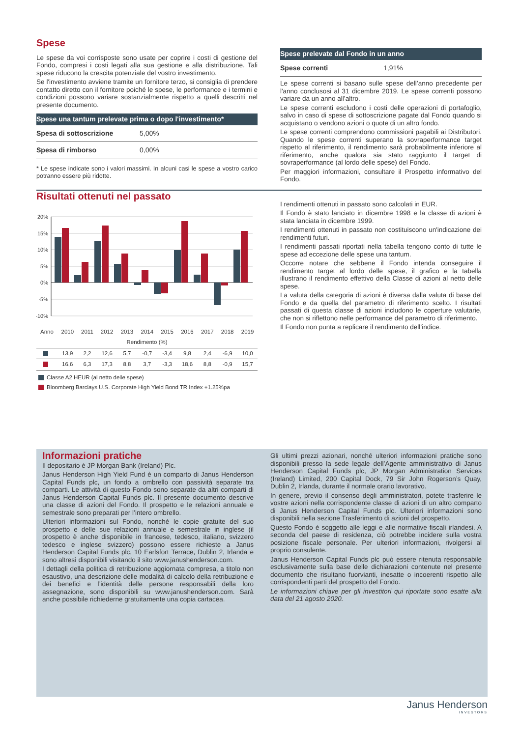Spese
Le spese da voi corrisposte sono usate per coprire i costi di gestione del Fondo, compresi i costi legati alla sua gestione e alla distribuzione. Tali spese riducono la crescita potenziale del vostro investimento.
Se l'investimento avviene tramite un fornitore terzo, si consiglia di prendere contatto diretto con il fornitore poiché le spese, le performance e i termini e condizioni possono variare sostanzialmente rispetto a quelli descritti nel presente documento.
Spese una tantum prelevate prima o dopo l'investimento*
| Spesa di sottoscrizione | 5,00% |
| Spesa di rimborso | 0,00% |
* Le spese indicate sono i valori massimi. In alcuni casi le spese a vostro carico potranno essere più ridotte.
Spese prelevate dal Fondo in un anno
| Spese correnti | 1,91% |
Le spese correnti si basano sulle spese dell’anno precedente per l'anno conclusosi al 31 dicembre 2019. Le spese correnti possono variare da un anno all’altro.
Le spese correnti escludono i costi delle operazioni di portafoglio, salvo in caso di spese di sottoscrizione pagate dal Fondo quando si acquistano o vendono azioni o quote di un altro fondo.
Le spese correnti comprendono commissioni pagabili ai Distributori. Quando le spese correnti superano la sovraperformance target rispetto al riferimento, il rendimento sarà probabilmente inferiore al riferimento, anche qualora sia stato raggiunto il target di sovraperformance (al lordo delle spese) del Fondo.
Per maggiori informazioni, consultare il Prospetto informativo del Fondo.
Risultati ottenuti nel passato
20%
15%
10%
5%
0%
-5%
-10%
| Anno | 2010 | 2011 | 2012 | 2013 | 2014 | 2015 | 2016 | 2017 | 2018 | 2019 |
| Rendimento (%) | | | | | | | | | | |
| | 13,9 | 2,2 | 12,6 | 5,7 | -0,7 | -3,4 | 9,8 | 2,4 | -6,9 | 10,0 |
| | 16,6 | 6,3 | 17,3 | 8,8 | 3,7 | -3,3 | 18,6 | 8,8 | -0,9 | 15,7 |
Classe A2 HEUR (al netto delle spese)
Bloomberg Barclays U.S. Corporate High Yield Bond TR Index +1.25%pa
I rendimenti ottenuti in passato sono calcolati in EUR.
Il Fondo è stato lanciato in dicembre 1998 e la classe di azioni è stata lanciata in dicembre 1999.
I rendimenti ottenuti in passato non costituiscono un'indicazione dei rendimenti futuri.
I rendimenti passati riportati nella tabella tengono conto di tutte le spese ad eccezione delle spese una tantum.
Occorre notare che sebbene il Fondo intenda conseguire il rendimento target al lordo delle spese, il grafico e la tabella illustrano il rendimento effettivo della Classe di azioni al netto delle spese.
La valuta della categoria di azioni è diversa dalla valuta di base del Fondo e da quella del parametro di riferimento scelto. I risultati passati di questa classe di azioni includono le coperture valutarie, che non si riflettono nelle performance del parametro di riferimento.
Il Fondo non punta a replicare il rendimento dell’indice.
Informazioni pratiche
Il depositario è JP Morgan Bank (Ireland) Plc.
Janus Henderson High Yield Fund è un comparto di Janus Henderson Capital Funds plc, un fondo a ombrello con passività separate tra comparti. Le attività di questo Fondo sono separate da altri comparti di Janus Henderson Capital Funds plc. Il presente documento descrive una classe di azioni del Fondo. Il prospetto e le relazioni annuale e semestrale sono preparati per l’intero ombrello.
Ulteriori informazioni sul Fondo, nonché le copie gratuite del suo prospetto e delle sue relazioni annuale e semestrale in inglese (il prospetto è anche disponibile in francese, tedesco, italiano, svizzero tedesco e inglese svizzero) possono essere richieste a Janus Henderson Capital Funds plc, 10 Earlsfort Terrace, Dublin 2, Irlanda e sono altresì disponibili visitando il sito www.janushenderson.com.
I dettagli della politica di retribuzione aggiornata compresa, a titolo non esaustivo, una descrizione delle modalità di calcolo della retribuzione e dei benefici e l’identità delle persone responsabili della loro assegnazione, sono disponibili su www.janushenderson.com. Sarà anche possibile richiederne gratuitamente una copia cartacea.
Gli ultimi prezzi azionari, nonché ulteriori informazioni pratiche sono disponibili presso la sede legale dell’Agente amministrativo di Janus Henderson Capital Funds plc, JP Morgan Administration Services (Ireland) Limited, 200 Capital Dock, 79 Sir John Rogerson’s Quay, Dublin 2, Irlanda, durante il normale orario lavorativo.
In genere, previo il consenso degli amministratori, potete trasferire le vostre azioni nella corrispondente classe di azioni di un altro comparto di Janus Henderson Capital Funds plc. Ulteriori informazioni sono disponibili nella sezione Trasferimento di azioni del prospetto.
Questo Fondo è soggetto alle leggi e alle normative fiscali irlandesi. A seconda del paese di residenza, ciò potrebbe incidere sulla vostra posizione fiscale personale. Per ulteriori informazioni, rivolgersi al proprio consulente.
Janus Henderson Capital Funds plc può essere ritenuta responsabile esclusivamente sulla base delle dichiarazioni contenute nel presente documento che risultano fuorvianti, inesatte o incoerenti rispetto alle corrispondenti parti del prospetto del Fondo.
Le informazioni chiave per gli investitori qui riportate sono esatte alla data del 21 agosto 2020.
Janus Henderson
INVESTORS